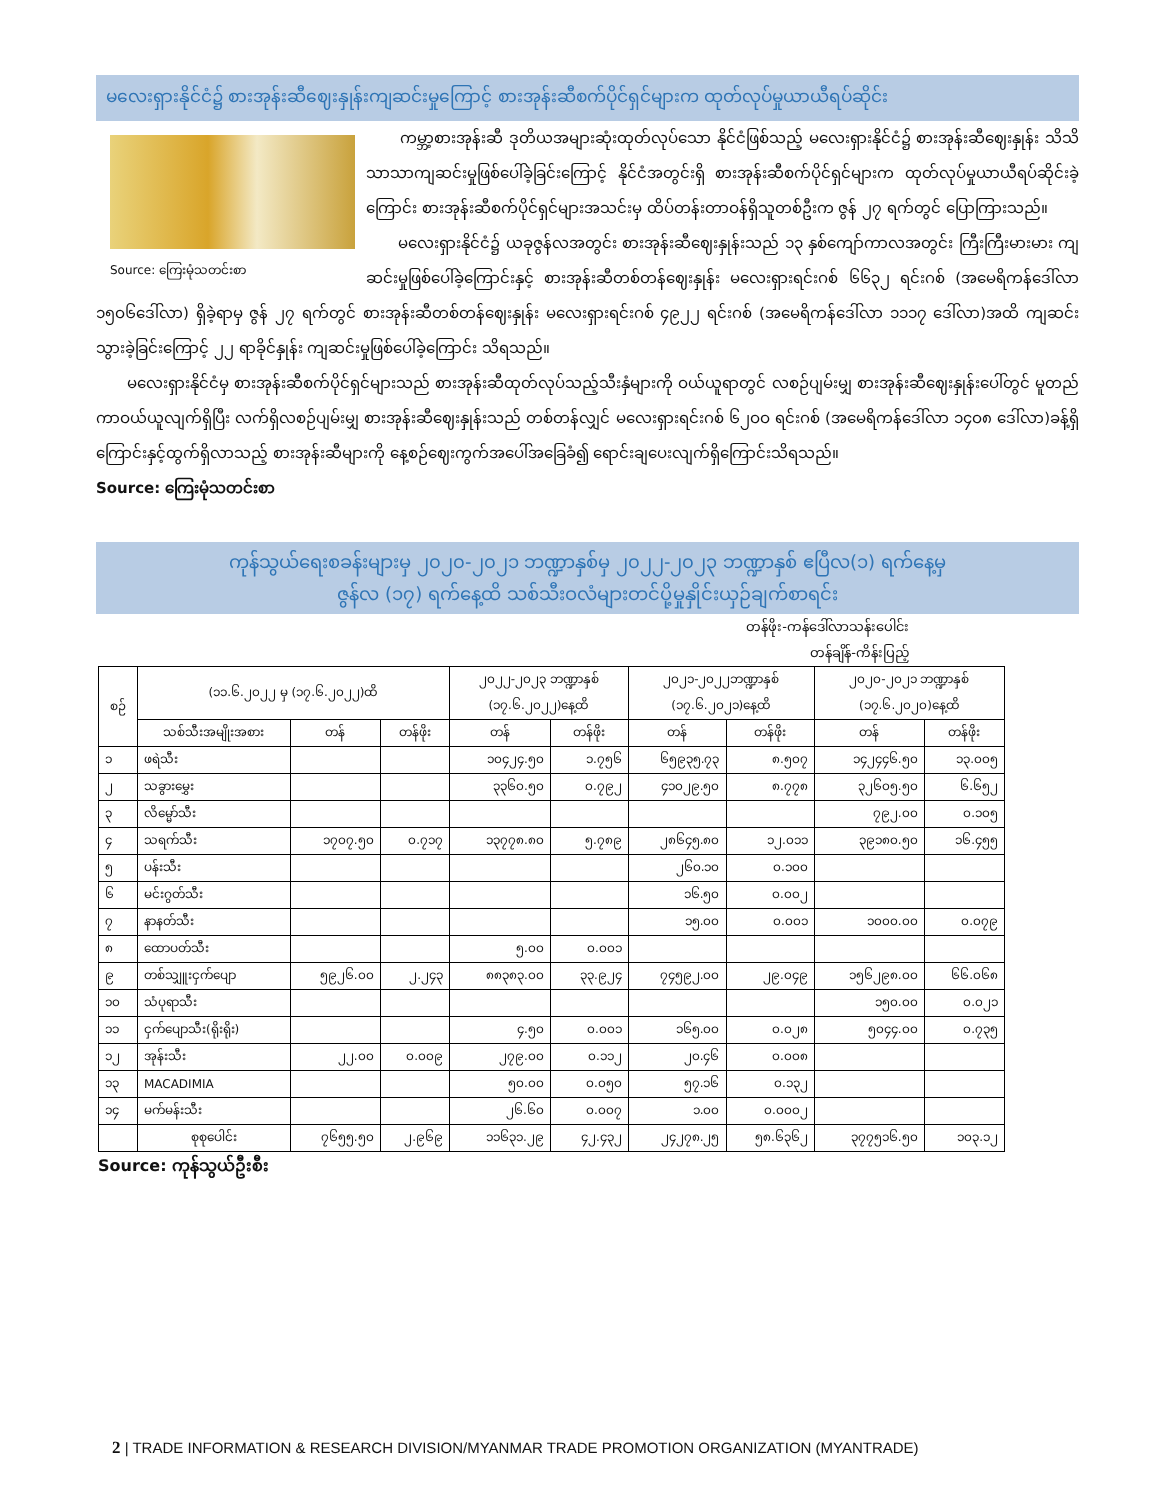မလေးရှားနိုင်ငံ၌ စားအုန်းဆီဈေးနှုန်းကျဆင်းမှုကြောင့် စားအုန်းဆီစက်ပိုင်ရှင်များက ထုတ်လုပ်မှုယာယီရပ်ဆိုင်း
Source: ကြေးမုံသတင်းစာ
ကမ္ဘာ့စားအုန်းဆီ ဒုတိယအများဆုံးထုတ်လုပ်သော နိုင်ငံဖြစ်သည့် မလေးရှားနိုင်ငံ၌ စားအုန်းဆီဈေးနှုန်း သိသိသာသာကျဆင်းမှုဖြစ်ပေါ်ခဲ့ခြင်းကြောင့် နိုင်ငံအတွင်းရှိ စားအုန်းဆီစက်ပိုင်ရှင်များက ထုတ်လုပ်မှုယာယီရပ်ဆိုင်းခဲ့ကြောင်း စားအုန်းဆီစက်ပိုင်ရှင်များအသင်းမှ ထိပ်တန်းတာဝန်ရှိသူတစ်ဦးက ဇွန် ၂၇ ရက်တွင် ပြောကြားသည်။
မလေးရှားနိုင်ငံ၌ ယခုဇွန်လအတွင်း စားအုန်းဆီဈေးနှုန်းသည် ၁၃ နှစ်ကျော်ကာလအတွင်း ကြီးကြီးမားမား ကျဆင်းမှုဖြစ်ပေါ်ခဲ့ကြောင်းနှင့် စားအုန်းဆီတစ်တန်ဈေးနှုန်း မလေးရှားရင်းဂစ် ၆၆၃၂ ရင်းဂစ် (အမေရိကန်ဒေါ်လာ ၁၅ဝ၆ဒေါ်လာ) ရှိခဲ့ရာမှ ဇွန် ၂၇ ရက်တွင် စားအုန်းဆီတစ်တန်ဈေးနှုန်း မလေးရှားရင်းဂစ် ၄၉၂၂ ရင်းဂစ် (အမေရိကန်ဒေါ်လာ ၁၁၁၇ ဒေါ်လာ)အထိ ကျဆင်းသွားခဲ့ခြင်းကြောင့် ၂၂ ရာခိုင်နှုန်း ကျဆင်းမှုဖြစ်ပေါ်ခဲ့ကြောင်း သိရသည်။
မလေးရှားနိုင်ငံမှ စားအုန်းဆီစက်ပိုင်ရှင်များသည် စားအုန်းဆီထုတ်လုပ်သည့်သီးနှံများကို ဝယ်ယူရာတွင် လစဉ်ပျမ်းမျှ စားအုန်းဆီဈေးနှုန်းပေါ်တွင် မူတည်ကာဝယ်ယူလျက်ရှိပြီး လက်ရှိလစဉ်ပျမ်းမျှ စားအုန်းဆီဈေးနှုန်းသည် တစ်တန်လျှင် မလေးရှားရင်းဂစ် ၆၂ဝဝ ရင်းဂစ် (အမေရိကန်ဒေါ်လာ ၁၄ဝ၈ ဒေါ်လာ)ခန့်ရှိကြောင်းနှင့်ထွက်ရှိလာသည့် စားအုန်းဆီများကို နေ့စဉ်ဈေးကွက်အပေါ်အခြေခံ၍ ရောင်းချပေးလျက်ရှိကြောင်းသိရသည်။
Source: ကြေးမုံသတင်းစာ
ကုန်သွယ်ရေးစခန်းများမှ ၂၀၂၀-၂၀၂၁ ဘဏ္ဍာနှစ်မှ ၂၀၂၂-၂၀၂၃ ဘဏ္ဍာနှစ် ဧပြီလ(၁) ရက်နေ့မှ
ဇွန်လ (၁၇) ရက်နေ့ထိ သစ်သီးဝလံများတင်ပို့မှုနှိုင်းယှဉ်ချက်စာရင်း
တန်ဖိုး-ကန်ဒေါ်လာသန်းပေါင်း
တန်ချိန်-ကိန်းပြည့်
| စဉ် | (၁၁.၆.၂၀၂၂ မှ (၁၇.၆.၂၀၂၂)ထိ | | | ၂၀၂၂-၂၀၂၃ ဘဏ္ဍာနှစ် (၁၇.၆.၂၀၂၂)နေ့ထိ | | ၂၀၂၁-၂၀၂၂ဘဏ္ဍာနှစ် (၁၇.၆.၂၀၂၁)နေ့ထိ | | ၂၀၂၀-၂၀၂၁ ဘဏ္ဍာနှစ် (၁၇.၆.၂၀၂၀)နေ့ထိ | |
| --- | --- | --- | --- | --- | --- | --- | --- | --- | --- |
| | သစ်သီးအမျိုးအစား | တန် | တန်ဖိုး | တန် | တန်ဖိုး | တန် | တန်ဖိုး | တန် | တန်ဖိုး |
| ၁ | ဖရဲသီး | | | ၁၀၄၂၄.၅၀ | ၁.၇၅၆ | ၆၅၉၃၅.၇၃ | ၈.၅၀၇ | ၁၄၂၄၄၆.၅၀ | ၁၃.၀၀၅ |
| ၂ | သခွားမွှေး | | | ၃၃၆၀.၅၀ | ၀.၇၉၂ | ၄၁၀၂၉.၅၀ | ၈.၇၇၈ | ၃၂၆၀၅.၅၀ | ၆.၆၅၂ |
| ၃ | လိမ္မော်သီး | | | | | | | ၇၉၂.၀၀ | ၀.၁၀၅ |
| ၄ | သရက်သီး | ၁၇၀၇.၅၀ | ၀.၇၁၇ | ၁၃၇၇၈.၈၀ | ၅.၇၈၉ | ၂၈၆၄၅.၈၀ | ၁၂.၀၁၁ | ၃၉၁၈၀.၅၀ | ၁၆.၄၅၅ |
| ၅ | ပန်းသီး | | | | | ၂၆၀.၁၀ | ၀.၁၀၀ | | |
| ၆ | မင်းဂွတ်သီး | | | | | ၁၆.၅၀ | ၀.၀၀၂ | | |
| ၇ | နာနတ်သီး | | | | | ၁၅.၀၀ | ၀.၀၀၁ | ၁၀၀၀.၀၀ | ၀.၀၇၉ |
| ၈ | ထောပတ်သီး | | | ၅.၀၀ | ၀.၀၀၁ | | | | |
| ၉ | တစ်သျှူးငှက်ပျော | ၅၉၂၆.၀၀ | ၂.၂၄၃ | ၈၈၃၈၃.၀၀ | ၃၃.၉၂၄ | ၇၄၅၉၂.၀၀ | ၂၉.၀၄၉ | ၁၅၆၂၉၈.၀၀ | ၆၆.၀၆၈ |
| ၁၀ | သံပုရာသီး | | | | | | | ၁၅၀.၀၀ | ၀.၀၂၁ |
| ၁၁ | ငှက်ပျောသီး(ရိုးရိုး) | | | ၄.၅၀ | ၀.၀၀၁ | ၁၆၅.၀၀ | ၀.၀၂၈ | ၅၀၄၄.၀၀ | ၀.၇၃၅ |
| ၁၂ | အုန်းသီး | ၂၂.၀၀ | ၀.၀၀၉ | ၂၇၉.၀၀ | ၀.၁၁၂ | ၂၀.၄၆ | ၀.၀၀၈ | | |
| ၁၃ | MACADIMIA | | | ၅၀.၀၀ | ၀.၀၅၀ | ၅၇.၁၆ | ၀.၁၃၂ | | |
| ၁၄ | မက်မန်းသီး | | | ၂၆.၆၀ | ၀.၀၀၇ | ၁.၀၀ | ၀.၀၀၀၂ | | |
| | စုစုပေါင်း | ၇၆၅၅.၅၀ | ၂.၉၆၉ | ၁၁၆၃၁.၂၉ | ၄၂.၄၃၂ | ၂၄၂၇၈.၂၅ | ၅၈.၆၃၆၂ | ၃၇၇၅၁၆.၅၀ | ၁၀၃.၁၂ |
Source: ကုန်သွယ်ဦးစီး
2 | TRADE INFORMATION & RESEARCH DIVISION/MYANMAR TRADE PROMOTION ORGANIZATION (MYANTRADE)